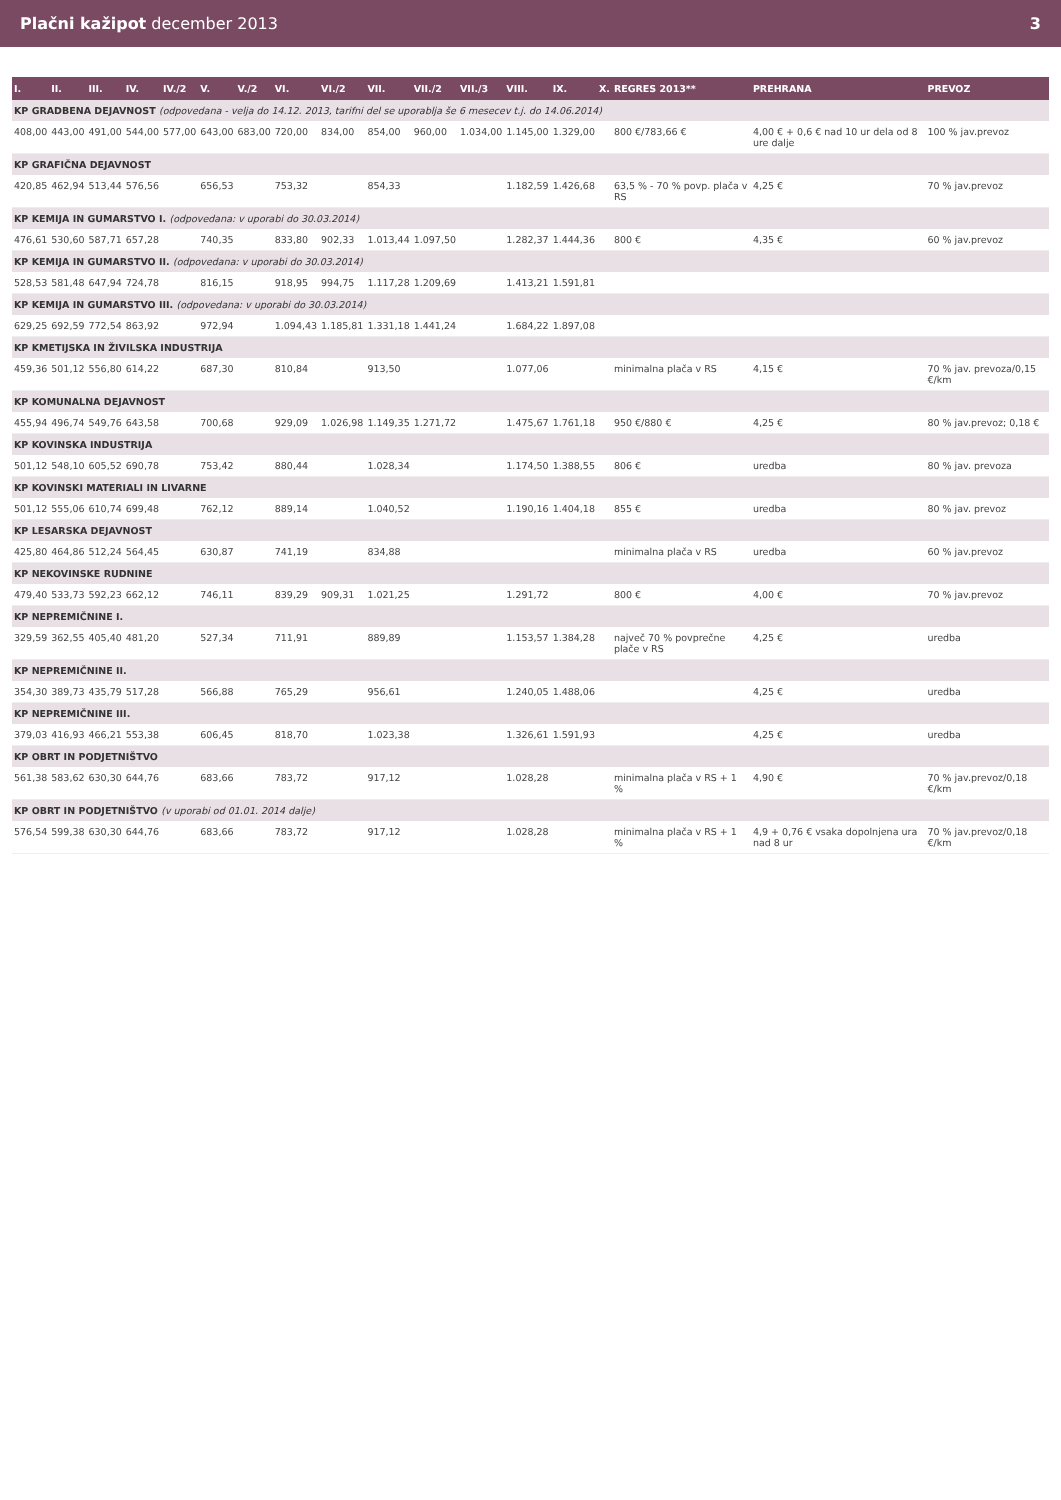Plačni kažipot december 2013 3
| I. | II. | III. | IV. | IV./2 | V. | V./2 | VI. | VI./2 | VII. | VII./2 | VII./3 | VIII. | IX. | X. | REGRES 2013** | PREHRANA | PREVOZ |
| --- | --- | --- | --- | --- | --- | --- | --- | --- | --- | --- | --- | --- | --- | --- | --- | --- | --- |
| KP GRADBENA DEJAVNOST (odpovedana - velja do 14.12. 2013, tarifni del se uporablja še 6 mesecev t.j. do 14.06.2014) | | | | | | | | | | | | | | | | | |
| 408,00 | 443,00 | 491,00 | 544,00 | 577,00 | 643,00 | 683,00 | 720,00 | 834,00 | 854,00 | 960,00 | 1.034,00 | 1.145,00 | 1.329,00 | | 800 €/783,66 € | 4,00 € + 0,6 € nad 10 ur dela od 8 ure dalje | 100 % jav.prevoz |
| KP GRAFIČNA DEJAVNOST | | | | | | | | | | | | | | | | | |
| 420,85 | 462,94 | 513,44 | 576,56 | | 656,53 | | 753,32 | | 854,33 | | | 1.182,59 | 1.426,68 | | 63,5 % - 70 % povp. plača v RS | 4,25 € | 70 % jav.prevoz |
| KP KEMIJA IN GUMARSTVO I. (odpovedana: v uporabi do 30.03.2014) | | | | | | | | | | | | | | | | | |
| 476,61 | 530,60 | 587,71 | 657,28 | | 740,35 | | 833,80 | 902,33 | 1.013,44 | 1.097,50 | | 1.282,37 | 1.444,36 | | 800 € | 4,35 € | 60 % jav.prevoz |
| KP KEMIJA IN GUMARSTVO II. (odpovedana: v uporabi do 30.03.2014) | | | | | | | | | | | | | | | | | |
| 528,53 | 581,48 | 647,94 | 724,78 | | 816,15 | | 918,95 | 994,75 | 1.117,28 | 1.209,69 | | 1.413,21 | 1.591,81 | | | | |
| KP KEMIJA IN GUMARSTVO III. (odpovedana: v uporabi do 30.03.2014) | | | | | | | | | | | | | | | | | |
| 629,25 | 692,59 | 772,54 | 863,92 | | 972,94 | | 1.094,43 | 1.185,81 | 1.331,18 | 1.441,24 | | 1.684,22 | 1.897,08 | | | | |
| KP KMETIJSKA IN ŽIVILSKA INDUSTRIJA | | | | | | | | | | | | | | | | | |
| 459,36 | 501,12 | 556,80 | 614,22 | | 687,30 | | 810,84 | | 913,50 | | | 1.077,06 | | | minimalna plača v RS | 4,15 € | 70 % jav. prevoza/0,15 €/km |
| KP KOMUNALNA DEJAVNOST | | | | | | | | | | | | | | | | | |
| 455,94 | 496,74 | 549,76 | 643,58 | | 700,68 | | 929,09 | 1.026,98 | 1.149,35 | 1.271,72 | | 1.475,67 | 1.761,18 | | 950 €/880 € | 4,25 € | 80 % jav.prevoz; 0,18 € |
| KP KOVINSKA INDUSTRIJA | | | | | | | | | | | | | | | | | |
| 501,12 | 548,10 | 605,52 | 690,78 | | 753,42 | | 880,44 | | 1.028,34 | | | 1.174,50 | 1.388,55 | | 806 € | uredba | 80 % jav. prevoza |
| KP KOVINSKI MATERIALI IN LIVARNE | | | | | | | | | | | | | | | | | |
| 501,12 | 555,06 | 610,74 | 699,48 | | 762,12 | | 889,14 | | 1.040,52 | | | 1.190,16 | 1.404,18 | | 855 € | uredba | 80 % jav. prevoz |
| KP LESARSKA DEJAVNOST | | | | | | | | | | | | | | | | | |
| 425,80 | 464,86 | 512,24 | 564,45 | | 630,87 | | 741,19 | | 834,88 | | | | | | minimalna plača v RS | uredba | 60 % jav.prevoz |
| KP NEKOVINSKE RUDNINE | | | | | | | | | | | | | | | | | |
| 479,40 | 533,73 | 592,23 | 662,12 | | 746,11 | | 839,29 | 909,31 | 1.021,25 | | | 1.291,72 | | | 800 € | 4,00 € | 70 % jav.prevoz |
| KP NEPREMIČNINE I. | | | | | | | | | | | | | | | | | |
| 329,59 | 362,55 | 405,40 | 481,20 | | 527,34 | | 711,91 | | 889,89 | | | 1.153,57 | 1.384,28 | | največ 70 % povprečne plače v RS | 4,25 € | uredba |
| KP NEPREMIČNINE II. | | | | | | | | | | | | | | | | | |
| 354,30 | 389,73 | 435,79 | 517,28 | | 566,88 | | 765,29 | | 956,61 | | | 1.240,05 | 1.488,06 | | | 4,25 € | uredba |
| KP NEPREMIČNINE III. | | | | | | | | | | | | | | | | | |
| 379,03 | 416,93 | 466,21 | 553,38 | | 606,45 | | 818,70 | | 1.023,38 | | | 1.326,61 | 1.591,93 | | | 4,25 € | uredba |
| KP OBRT IN PODJETNIŠTVO | | | | | | | | | | | | | | | | | |
| 561,38 | 583,62 | 630,30 | 644,76 | | 683,66 | | 783,72 | | 917,12 | | | 1.028,28 | | | minimalna plača v RS + 1 % | 4,90 € | 70 % jav.prevoz/0,18 €/km |
| KP OBRT IN PODJETNIŠTVO (v uporabi od 01.01. 2014 dalje) | | | | | | | | | | | | | | | | | |
| 576,54 | 599,38 | 630,30 | 644,76 | | 683,66 | | 783,72 | | 917,12 | | | 1.028,28 | | | minimalna plača v RS + 1 % | 4,9 + 0,76 € vsaka dopolnjena ura nad 8 ur | 70 % jav.prevoz/0,18 €/km |